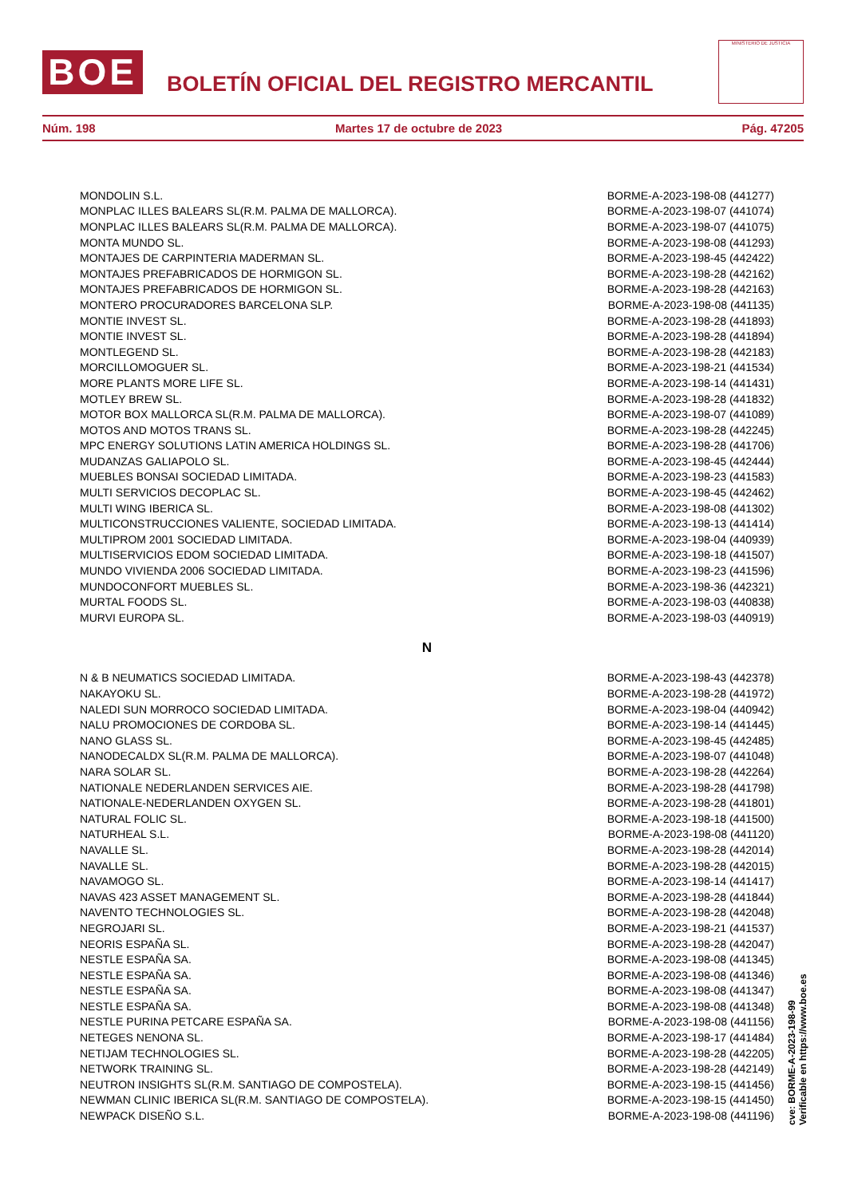BOE
BOLETÍN OFICIAL DEL REGISTRO MERCANTIL
MINISTERIO DE JUSTICIA
Núm. 198 Martes 17 de octubre de 2023 Pág. 47205
| MONDOLIN S.L. | BORME-A-2023-198-08 (441277) |
| MONPLAC ILLES BALEARS SL(R.M. PALMA DE MALLORCA). | BORME-A-2023-198-07 (441074) |
| MONPLAC ILLES BALEARS SL(R.M. PALMA DE MALLORCA). | BORME-A-2023-198-07 (441075) |
| MONTA MUNDO SL. | BORME-A-2023-198-08 (441293) |
| MONTAJES DE CARPINTERIA MADERMAN SL. | BORME-A-2023-198-45 (442422) |
| MONTAJES PREFABRICADOS DE HORMIGON SL. | BORME-A-2023-198-28 (442162) |
| MONTAJES PREFABRICADOS DE HORMIGON SL. | BORME-A-2023-198-28 (442163) |
| MONTERO PROCURADORES BARCELONA SLP. | BORME-A-2023-198-08 (441135) |
| MONTIE INVEST SL. | BORME-A-2023-198-28 (441893) |
| MONTIE INVEST SL. | BORME-A-2023-198-28 (441894) |
| MONTLEGEND SL. | BORME-A-2023-198-28 (442183) |
| MORCILLOMOGUER SL. | BORME-A-2023-198-21 (441534) |
| MORE PLANTS MORE LIFE SL. | BORME-A-2023-198-14 (441431) |
| MOTLEY BREW SL. | BORME-A-2023-198-28 (441832) |
| MOTOR BOX MALLORCA SL(R.M. PALMA DE MALLORCA). | BORME-A-2023-198-07 (441089) |
| MOTOS AND MOTOS TRANS SL. | BORME-A-2023-198-28 (442245) |
| MPC ENERGY SOLUTIONS LATIN AMERICA HOLDINGS SL. | BORME-A-2023-198-28 (441706) |
| MUDANZAS GALIAPOLO SL. | BORME-A-2023-198-45 (442444) |
| MUEBLES BONSAI SOCIEDAD LIMITADA. | BORME-A-2023-198-23 (441583) |
| MULTI SERVICIOS DECOPLAC SL. | BORME-A-2023-198-45 (442462) |
| MULTI WING IBERICA SL. | BORME-A-2023-198-08 (441302) |
| MULTICONSTRUCCIONES VALIENTE, SOCIEDAD LIMITADA. | BORME-A-2023-198-13 (441414) |
| MULTIPROM 2001 SOCIEDAD LIMITADA. | BORME-A-2023-198-04 (440939) |
| MULTISERVICIOS EDOM SOCIEDAD LIMITADA. | BORME-A-2023-198-18 (441507) |
| MUNDO VIVIENDA 2006 SOCIEDAD LIMITADA. | BORME-A-2023-198-23 (441596) |
| MUNDOCONFORT MUEBLES SL. | BORME-A-2023-198-36 (442321) |
| MURTAL FOODS SL. | BORME-A-2023-198-03 (440838) |
| MURVI EUROPA SL. | BORME-A-2023-198-03 (440919) |
| N | |
| N & B NEUMATICS SOCIEDAD LIMITADA. | BORME-A-2023-198-43 (442378) |
| NAKAYOKU SL. | BORME-A-2023-198-28 (441972) |
| NALEDI SUN MORROCO SOCIEDAD LIMITADA. | BORME-A-2023-198-04 (440942) |
| NALU PROMOCIONES DE CORDOBA SL. | BORME-A-2023-198-14 (441445) |
| NANO GLASS SL. | BORME-A-2023-198-45 (442485) |
| NANODECALDX SL(R.M. PALMA DE MALLORCA). | BORME-A-2023-198-07 (441048) |
| NARA SOLAR SL. | BORME-A-2023-198-28 (442264) |
| NATIONALE NEDERLANDEN SERVICES AIE. | BORME-A-2023-198-28 (441798) |
| NATIONALE-NEDERLANDEN OXYGEN SL. | BORME-A-2023-198-28 (441801) |
| NATURAL FOLIC SL. | BORME-A-2023-198-18 (441500) |
| NATURHEAL S.L. | BORME-A-2023-198-08 (441120) |
| NAVALLE SL. | BORME-A-2023-198-28 (442014) |
| NAVALLE SL. | BORME-A-2023-198-28 (442015) |
| NAVAMOGO SL. | BORME-A-2023-198-14 (441417) |
| NAVAS 423 ASSET MANAGEMENT SL. | BORME-A-2023-198-28 (441844) |
| NAVENTO TECHNOLOGIES SL. | BORME-A-2023-198-28 (442048) |
| NEGROJARI SL. | BORME-A-2023-198-21 (441537) |
| NEORIS ESPAÑA SL. | BORME-A-2023-198-28 (442047) |
| NESTLE ESPAÑA SA. | BORME-A-2023-198-08 (441345) |
| NESTLE ESPAÑA SA. | BORME-A-2023-198-08 (441346) |
| NESTLE ESPAÑA SA. | BORME-A-2023-198-08 (441347) |
| NESTLE ESPAÑA SA. | BORME-A-2023-198-08 (441348) |
| NESTLE PURINA PETCARE ESPAÑA SA. | BORME-A-2023-198-08 (441156) |
| NETEGES NENONA SL. | BORME-A-2023-198-17 (441484) |
| NETIJAM TECHNOLOGIES SL. | BORME-A-2023-198-28 (442205) |
| NETWORK TRAINING SL. | BORME-A-2023-198-28 (442149) |
| NEUTRON INSIGHTS SL(R.M. SANTIAGO DE COMPOSTELA). | BORME-A-2023-198-15 (441456) |
| NEWMAN CLINIC IBERICA SL(R.M. SANTIAGO DE COMPOSTELA). | BORME-A-2023-198-15 (441450) |
| NEWPACK DISEÑO S.L. | BORME-A-2023-198-08 (441196) |
cve: BORME-A-2023-198-99
Verificable en https://www.boe.es